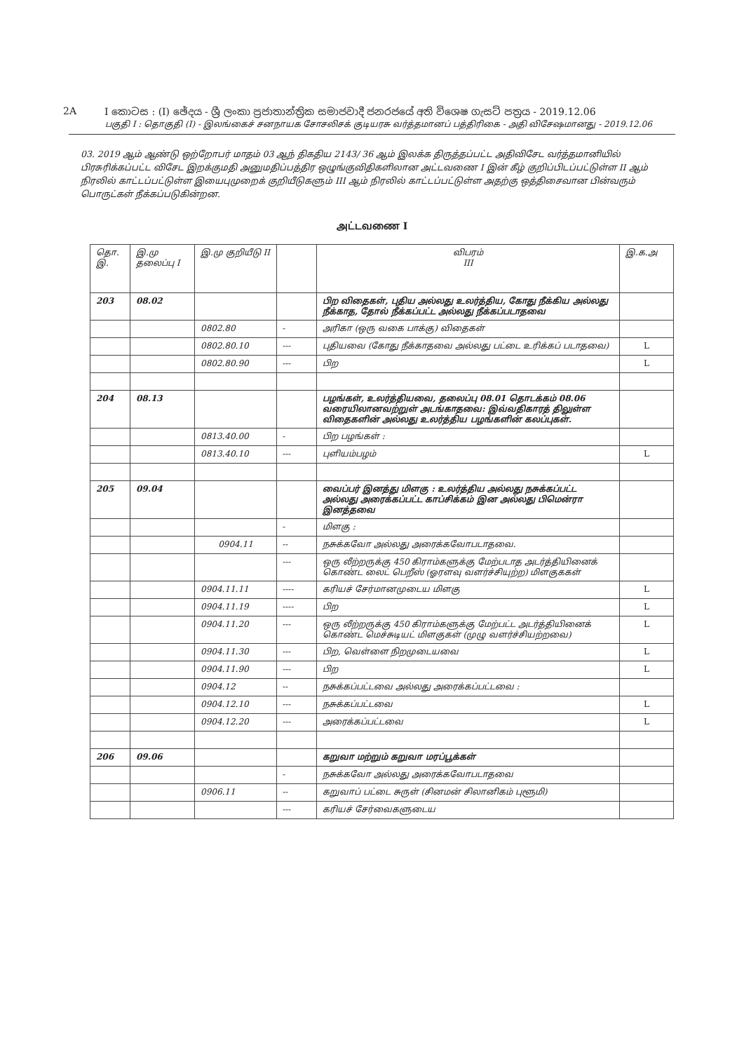2A I කොටස : (I) ඡේදය - ශ්‍රී ලංකා ප්‍රජාතාන්ත්‍රික සමාජවාදී ජනරජයේ අති විශෙෂ ගැසට් පත්‍රය - 2019.12.06
பகுதி I : தொகுதி (I) - இலங்கைச் சனநாயக சோசலிசக் குடியரசு வர்த்தமானப் பத்திரிகை - அதி விசேஷமானது - 2019.12.06
03. 2019 ஆம் ஆண்டு ஒற்றோபர் மாதம் 03 ஆந் திகதிய 2143/ 36 ஆம் இலக்க திருத்தப்பட்ட அதிவிசேட வர்த்தமானியில் பிரசுரிக்கப்பட்ட விசேட இறக்குமதி அனுமதிப்பத்திர ஒழுங்குவிதிகளிலான அட்டவணை I இன் கீழ் குறிப்பிடப்பட்டுள்ள II ஆம் நிரலில் காட்டப்பட்டுள்ள இயைபுமுறைக் குறியீடுகளும் III ஆம் நிரலில் காட்டப்பட்டுள்ள அதற்கு ஒத்திசைவான பின்வரும் பொருட்கள் நீக்கப்படுகின்றன.
அட்டவணை I
| தொ. இ. | இ.மு தலைப்பு I | இ.மு குறியீடு II | | விபரம் III | இ.க.அ |
| --- | --- | --- | --- | --- | --- |
| 203 | 08.02 | | | பிற விதைகள், புதிய அல்லது உலர்த்திய, கோது நீக்கிய அல்லது நீக்காத, தோல் நீக்கப்பட்ட அல்லது நீக்கப்படாதவை | |
| | | 0802.80 | - | அரிகா (ஒரு வகை பாக்கு) விதைகள் | |
| | | 0802.80.10 | --- | புதியவை (கோது நீக்காதவை அல்லது பட்டை உரிக்கப் படாதவை) | L |
| | | 0802.80.90 | --- | பிற | L |
| 204 | 08.13 | | | பழங்கள், உலர்த்தியவை, தலைப்பு 08.01 தொடக்கம் 08.06 வரையிலானவற்றுள் அடங்காதவை: இவ்வதிகாரத் திலுள்ள விதைகளின் அல்லது உலர்த்திய பழங்களின் கலப்புகள். | |
| | | 0813.40.00 | - | பிற பழங்கள் : | |
| | | 0813.40.10 | --- | புளியம்பழம் | L |
| 205 | 09.04 | | | வைப்பர் இனத்து மிளகு : உலர்த்திய அல்லது நசுக்கப்பட்ட அல்லது அரைக்கப்பட்ட காப்சிக்கம் இன அல்லது பிமென்ரா இனத்தவை | |
| | | | - | மிளகு : | |
| | | 0904.11 | -- | நசுக்கவோ அல்லது அரைக்கவோபடாதவை. | |
| | | | --- | ஒரு லீற்றருக்கு 450 கிராம்களுக்கு மேற்படாத அடர்த்தியினைக் கொண்ட லைட் பெறீஸ் (ஓரளவு வளர்ச்சியுற்ற) மிளகுககள் | |
| | | 0904.11.11 | ---- | கரியச் சேர்மானமுடைய மிளகு | L |
| | | 0904.11.19 | ---- | பிற | L |
| | | 0904.11.20 | --- | ஒரு லீற்றருக்கு 450 கிராம்களுக்கு மேற்பட்ட அடர்த்தியினைக் கொண்ட மெச்சுடியட் மிளகுகள் (முழு வளர்ச்சியற்றவை) | L |
| | | 0904.11.30 | --- | பிற, வெள்ளை நிறமுடையவை | L |
| | | 0904.11.90 | --- | பிற | L |
| | | 0904.12 | -- | நசுக்கப்பட்டவை அல்லது அரைக்கப்பட்டவை : | |
| | | 0904.12.10 | --- | நசுக்கப்பட்டவை | L |
| | | 0904.12.20 | --- | அரைக்கப்பட்டவை | L |
| 206 | 09.06 | | | கறுவா மற்றும் கறுவா மரப்பூக்கள் | |
| | | | - | நசுக்கவோ அல்லது அரைக்கவோபடாதவை | |
| | | 0906.11 | -- | கறுவாப் பட்டை சுருள் (சினமன் சிலானிகம் புளூமி) | |
| | | | --- | கரியச் சேர்வைகளுடைய | |